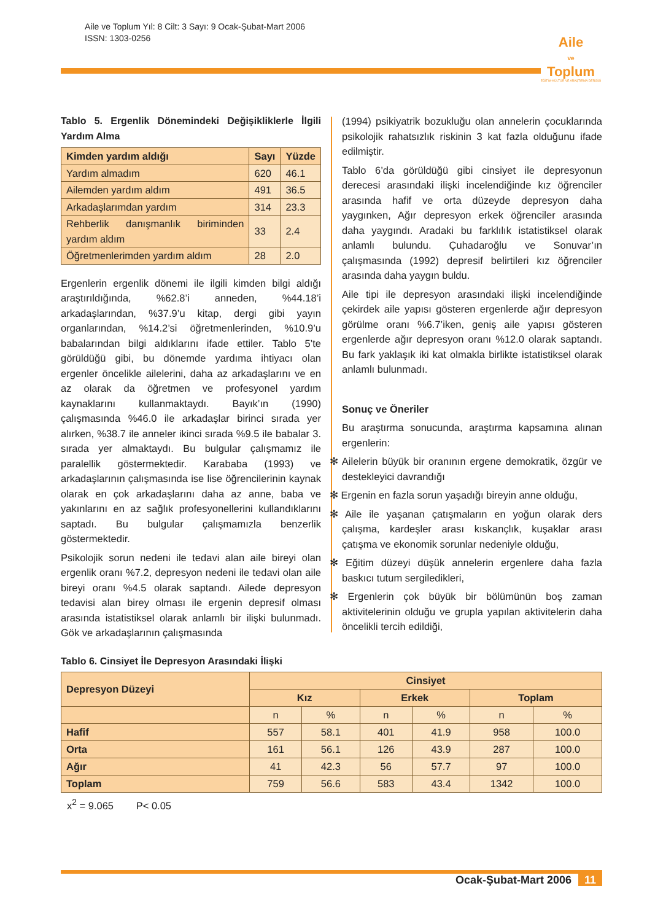Aile ve Toplum Yıl: 8 Cilt: 3 Sayı: 9 Ocak-Şubat-Mart 2006
ISSN: 1303-0256
Aile
ve
Toplum
EĞİTİM-KÜLTÜR VE ARAŞTIRMA DERGİSİ
Tablo 5. Ergenlik Dönemindeki Değişikliklerle İlgili Yardım Alma
| Kimden yardım aldığı | Sayı | Yüzde |
| --- | --- | --- |
| Yardım almadım | 620 | 46.1 |
| Ailemden yardım aldım | 491 | 36.5 |
| Arkadaşlarımdan yardım | 314 | 23.3 |
| Rehberlik danışmanlık biriminden yardım aldım | 33 | 2.4 |
| Öğretmenlerimden yardım aldım | 28 | 2.0 |
Ergenlerin ergenlik dönemi ile ilgili kimden bilgi aldığı araştırıldığında, %62.8’i anneden, %44.18’i arkadaşlarından, %37.9’u kitap, dergi gibi yayın organlarından, %14.2’si öğretmenlerinden, %10.9’u babalarından bilgi aldıklarını ifade ettiler. Tablo 5’te görüldüğü gibi, bu dönemde yardıma ihtiyacı olan ergenler öncelikle ailelerini, daha az arkadaşlarını ve en az olarak da öğretmen ve profesyonel yardım kaynaklarını kullanmaktaydı. Bayık’ın (1990) çalışmasında %46.0 ile arkadaşlar birinci sırada yer alırken, %38.7 ile anneler ikinci sırada %9.5 ile babalar 3. sırada yer almaktaydı. Bu bulgular çalışmamız ile paralellik göstermektedir. Karababa (1993) ve arkadaşlarının çalışmasında ise lise öğrencilerinin kaynak olarak en çok arkadaşlarını daha az anne, baba ve yakınlarını en az sağlık profesyonellerini kullandıklarını saptadı. Bu bulgular çalışmamızla benzerlik göstermektedir.
Psikolojik sorun nedeni ile tedavi alan aile bireyi olan ergenlik oranı %7.2, depresyon nedeni ile tedavi olan aile bireyi oranı %4.5 olarak saptandı. Ailede depresyon tedavisi alan birey olması ile ergenin depresif olması arasında istatistiksel olarak anlamlı bir ilişki bulunmadı. Gök ve arkadaşlarının çalışmasında
(1994) psikiyatrik bozukluğu olan annelerin çocuklarında psikolojik rahatsızlık riskinin 3 kat fazla olduğunu ifade edilmiştir.
Tablo 6’da görüldüğü gibi cinsiyet ile depresyonun derecesi arasındaki ilişki incelendiğinde kız öğrenciler arasında hafif ve orta düzeyde depresyon daha yaygınken, Ağır depresyon erkek öğrenciler arasında daha yaygındı. Aradaki bu farklılık istatistiksel olarak anlamlı bulundu. Çuhadaroğlu ve Sonuvar’ın çalışmasında (1992) depresif belirtileri kız öğrenciler arasında daha yaygın buldu.
Aile tipi ile depresyon arasındaki ilişki incelendiğinde çekirdek aile yapısı gösteren ergenlerde ağır depresyon görülme oranı %6.7’iken, geniş aile yapısı gösteren ergenlerde ağır depresyon oranı %12.0 olarak saptandı. Bu fark yaklaşık iki kat olmakla birlikte istatistiksel olarak anlamlı bulunmadı.
Sonuç ve Öneriler
Bu araştırma sonucunda, araştırma kapsamına alınan ergenlerin:
✻ Ailelerin büyük bir oranının ergene demokratik, özgür ve destekleyici davrandığı
✻ Ergenin en fazla sorun yaşadığı bireyin anne olduğu,
✻ Aile ile yaşanan çatışmaların en yoğun olarak ders çalışma, kardeşler arası kıskançlık, kuşaklar arası çatışma ve ekonomik sorunlar nedeniyle olduğu,
✻ Eğitim düzeyi düşük annelerin ergenlere daha fazla baskıcı tutum sergiledikleri,
✻ Ergenlerin çok büyük bir bölümünün boş zaman aktivitelerinin olduğu ve grupla yapılan aktivitelerin daha öncelikli tercih edildiği,
Tablo 6. Cinsiyet İle Depresyon Arasındaki İlişki
| Depresyon Düzeyi | Cinsiyet | | | | | |
| --- | --- | --- | --- | --- | --- | --- |
| | Kız | | Erkek | | Toplam | |
| | n | % | n | % | n | % |
| Hafif | 557 | 58.1 | 401 | 41.9 | 958 | 100.0 |
| Orta | 161 | 56.1 | 126 | 43.9 | 287 | 100.0 |
| Ağır | 41 | 42.3 | 56 | 57.7 | 97 | 100.0 |
| Toplam | 759 | 56.6 | 583 | 43.4 | 1342 | 100.0 |
x<sup>2</sup> = 9.065 P< 0.05
Ocak-Şubat-Mart 2006 11